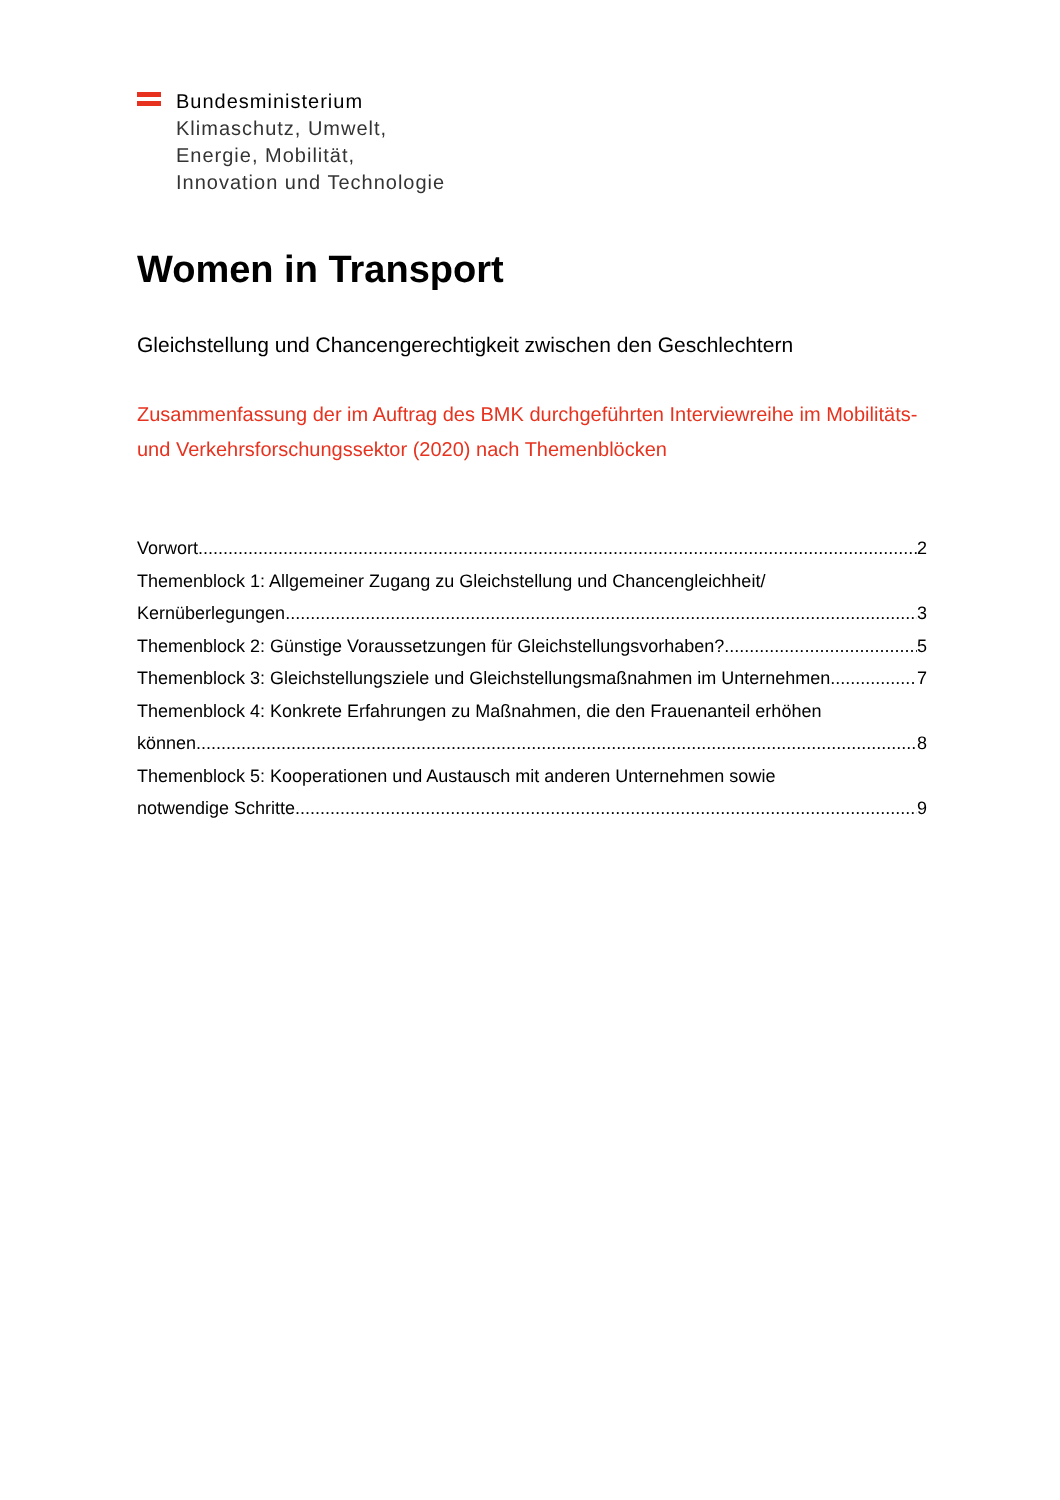Bundesministerium
Klimaschutz, Umwelt,
Energie, Mobilität,
Innovation und Technologie
Women in Transport
Gleichstellung und Chancengerechtigkeit zwischen den Geschlechtern
Zusammenfassung der im Auftrag des BMK durchgeführten Interviewreihe im Mobilitäts- und Verkehrsforschungssektor (2020) nach Themenblöcken
Vorwort 2
Themenblock 1: Allgemeiner Zugang zu Gleichstellung und Chancengleichheit/
Kernüberlegungen 3
Themenblock 2: Günstige Voraussetzungen für Gleichstellungsvorhaben? 5
Themenblock 3: Gleichstellungsziele und Gleichstellungsmaßnahmen im Unternehmen 7
Themenblock 4: Konkrete Erfahrungen zu Maßnahmen, die den Frauenanteil erhöhen
können 8
Themenblock 5: Kooperationen und Austausch mit anderen Unternehmen sowie
notwendige Schritte 9